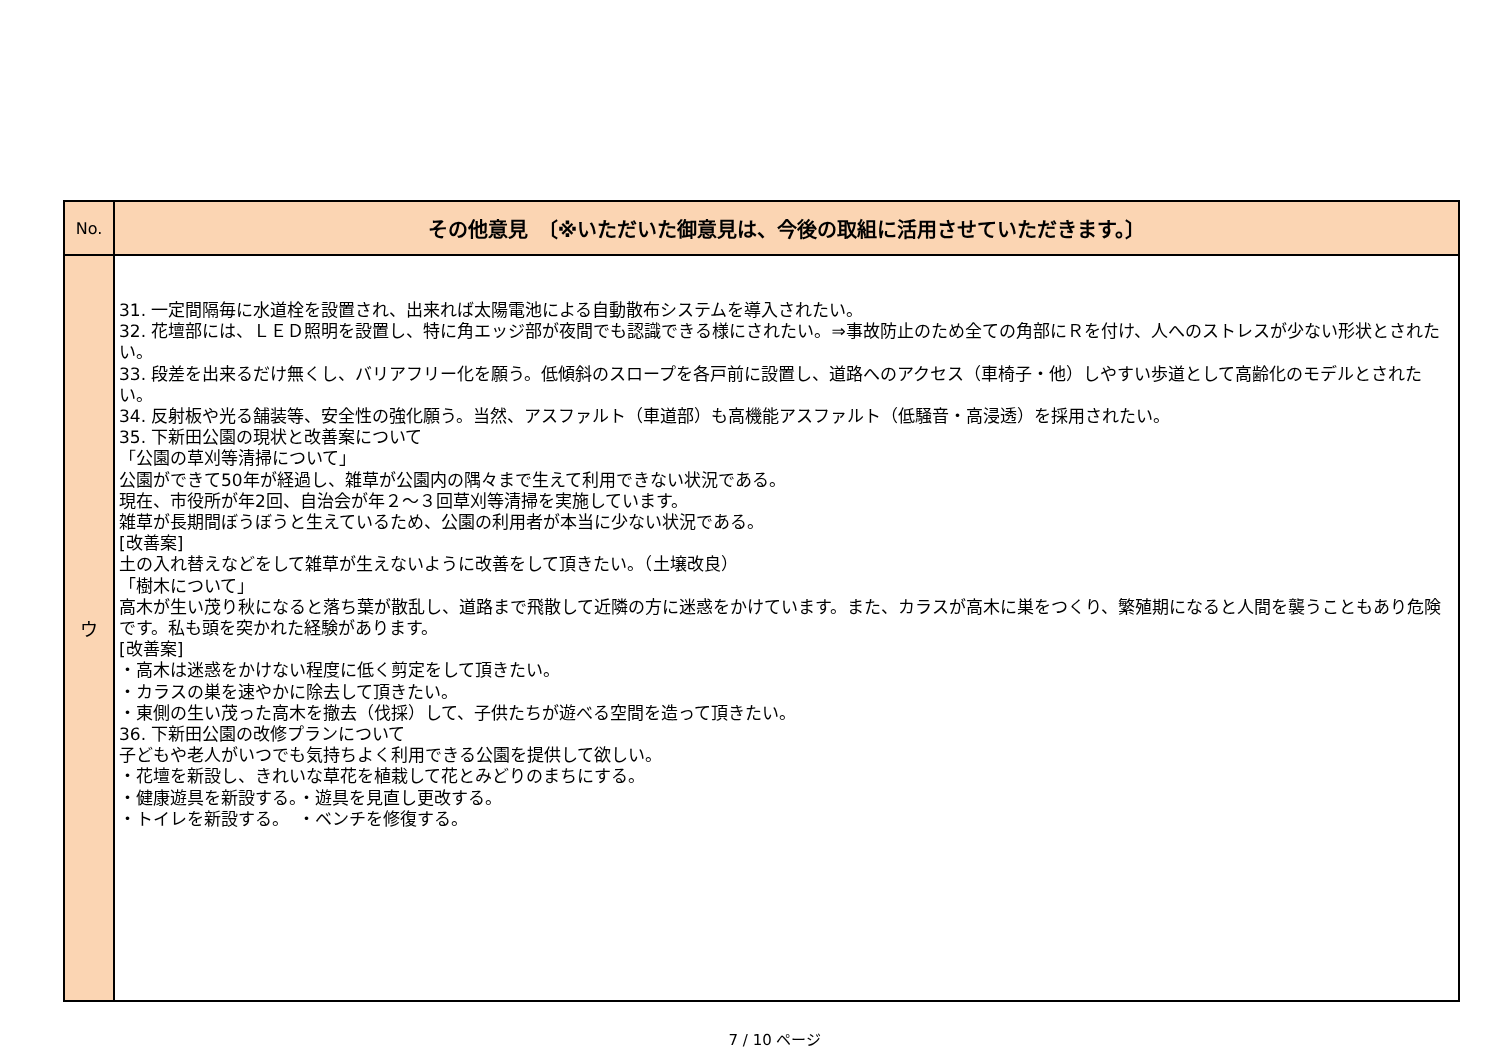| No. | その他意見 〔※いただいた御意見は、今後の取組に活用させていただきます。〕 |
| --- | --- |
| ウ | 31. 一定間隔毎に水道栓を設置され、出来れば太陽電池による自動散布システムを導入されたい。 32. 花壇部には、ＬＥＤ照明を設置し、特に角エッジ部が夜間でも認識できる様にされたい。⇒事故防止のため全ての角部にＲを付け、人へのストレスが少ない形状とされたい。 33. 段差を出来るだけ無くし、バリアフリー化を願う。低傾斜のスロープを各戸前に設置し、道路へのアクセス（車椅子・他）しやすい歩道として高齢化のモデルとされたい。 34. 反射板や光る舗装等、安全性の強化願う。当然、アスファルト（車道部）も高機能アスファルト（低騒音・高浸透）を採用されたい。 35. 下新田公園の現状と改善案について 「公園の草刈等清掃について」 公園ができて50年が経過し、雑草が公園内の隅々まで生えて利用できない状況である。 現在、市役所が年2回、自治会が年２～３回草刈等清掃を実施しています。 雑草が長期間ぼうぼうと生えているため、公園の利用者が本当に少ない状況である。 [改善案] 土の入れ替えなどをして雑草が生えないように改善をして頂きたい。（土壌改良） 「樹木について」 高木が生い茂り秋になると落ち葉が散乱し、道路まで飛散して近隣の方に迷惑をかけています。また、カラスが高木に巣をつくり、繁殖期になると人間を襲うこともあり危険です。私も頭を突かれた経験があります。 [改善案] ・高木は迷惑をかけない程度に低く剪定をして頂きたい。 ・カラスの巣を速やかに除去して頂きたい。 ・東側の生い茂った高木を撤去（伐採）して、子供たちが遊べる空間を造って頂きたい。 36. 下新田公園の改修プランについて 子どもや老人がいつでも気持ちよく利用できる公園を提供して欲しい。 ・花壇を新設し、きれいな草花を植栽して花とみどりのまちにする。 ・健康遊具を新設する。・遊具を見直し更改する。 ・トイレを新設する。 ・ベンチを修復する。 |
7 / 10 ページ